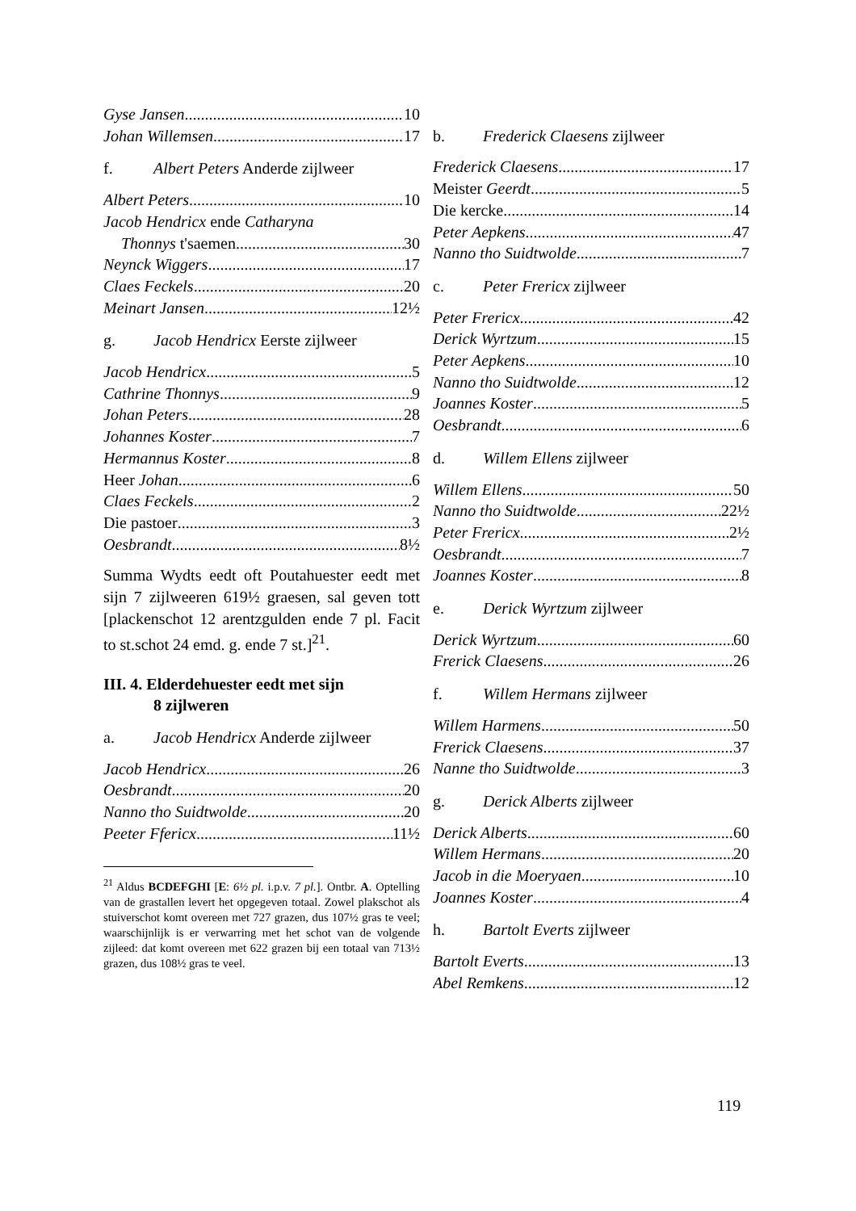Gyse Jansen 10
Johan Willemsen 17
f. Albert Peters Anderde zijlweer
Albert Peters 10
Jacob Hendricx ende Catharyna
Thonnys t'saemen 30
Neynck Wiggers 17
Claes Feckels 20
Meinart Jansen 12½
g. Jacob Hendricx Eerste zijlweer
Jacob Hendricx 5
Cathrine Thonnys 9
Johan Peters 28
Johannes Koster 7
Hermannus Koster 8
Heer Johan 6
Claes Feckels 2
Die pastoer 3
Oesbrandt 8½
Summa Wydts eedt oft Poutahuester eedt met sijn 7 zijlweeren 619½ graesen, sal geven tott [plackenschot 12 arentzgulden ende 7 pl. Facit to st.schot 24 emd. g. ende 7 st.]<sup>21</sup>.
III. 4. Elderdehuester eedt met sijn
8 zijlweren
a. Jacob Hendricx Anderde zijlweer
Jacob Hendricx 26
Oesbrandt 20
Nanno tho Suidtwolde 20
Peeter Ffericx 11½
<sup>21</sup> Aldus BCDEFGHI [E: 6½ pl. i.p.v. 7 pl.]. Ontbr. A. Optelling van de grastallen levert het opgegeven totaal. Zowel plakschot als stuiverschot komt overeen met 727 grazen, dus 107½ gras te veel; waarschijnlijk is er verwarring met het schot van de volgende zijleed: dat komt overeen met 622 grazen bij een totaal van 713½ grazen, dus 108½ gras te veel.
b. Frederick Claesens zijlweer
Frederick Claesens 17
Meister Geerdt 5
Die kercke 14
Peter Aepkens 47
Nanno tho Suidtwolde 7
c. Peter Frericx zijlweer
Peter Frericx 42
Derick Wyrtzum 15
Peter Aepkens 10
Nanno tho Suidtwolde 12
Joannes Koster 5
Oesbrandt 6
d. Willem Ellens zijlweer
Willem Ellens 50
Nanno tho Suidtwolde 22½
Peter Frericx 2½
Oesbrandt 7
Joannes Koster 8
e. Derick Wyrtzum zijlweer
Derick Wyrtzum 60
Frerick Claesens 26
f. Willem Hermans zijlweer
Willem Harmens 50
Frerick Claesens 37
Nanne tho Suidtwolde 3
g. Derick Alberts zijlweer
Derick Alberts 60
Willem Hermans 20
Jacob in die Moeryaen 10
Joannes Koster 4
h. Bartolt Everts zijlweer
Bartolt Everts 13
Abel Remkens 12
119